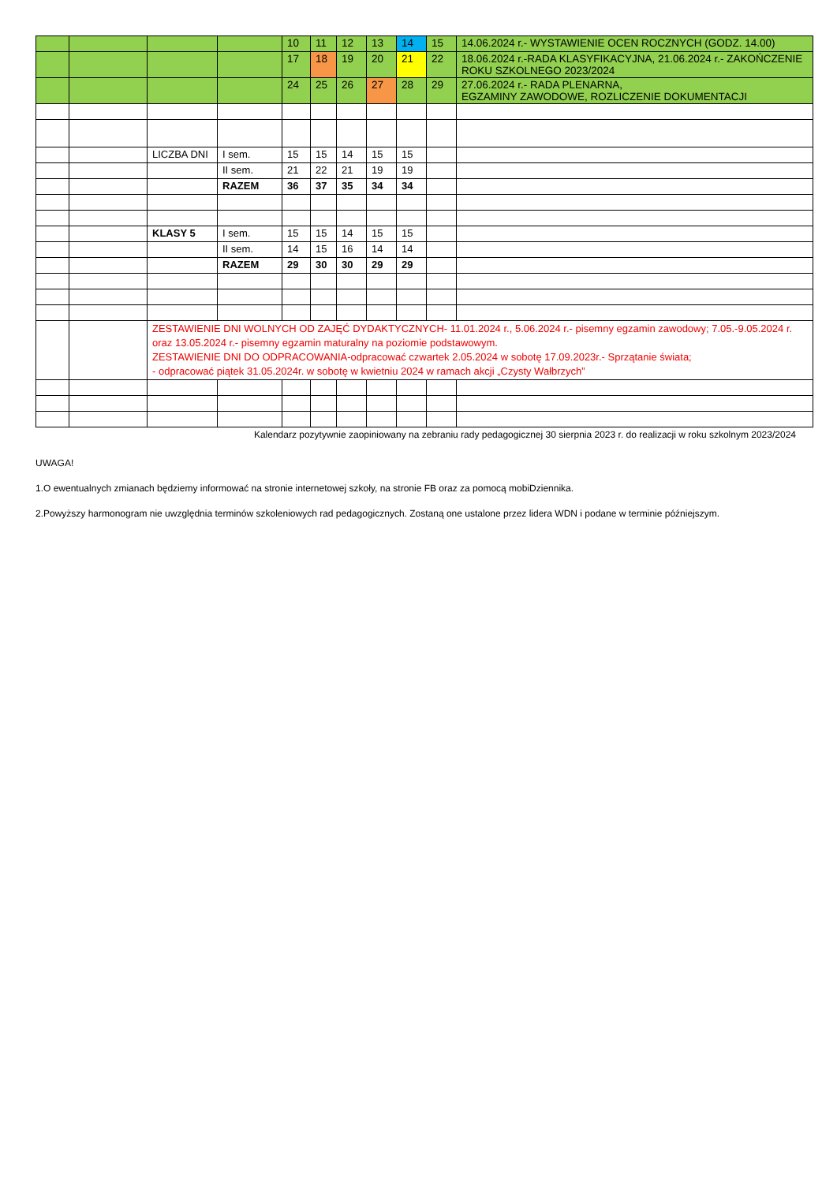| | | | | 10 | 11 | 12 | 13 | 14 | 15 | 14.06.2024 r.- WYSTAWIENIE OCEN ROCZNYCH (GODZ. 14.00) |
| | | | | 17 | 18 | 19 | 20 | 21 | 22 | 18.06.2024 r.-RADA KLASYFIKACYJNA, 21.06.2024 r.- ZAKOŃCZENIE ROKU SZKOLNEGO 2023/2024 |
| | | | | 24 | 25 | 26 | 27 | 28 | 29 | 27.06.2024 r.- RADA PLENARNA, EGZAMINY ZAWODOWE, ROZLICZENIE DOKUMENTACJI |
| | | LICZBA DNI | I sem. | 15 | 15 | 14 | 15 | 15 | | |
| | | | II sem. | 21 | 22 | 21 | 19 | 19 | | |
| | | | RAZEM | 36 | 37 | 35 | 34 | 34 | | |
| | | KLASY 5 | I sem. | 15 | 15 | 14 | 15 | 15 | | |
| | | | II sem. | 14 | 15 | 16 | 14 | 14 | | |
| | | | RAZEM | 29 | 30 | 30 | 29 | 29 | | |
| | | ZESTAWIENIE DNI WOLNYCH OD ZAJĘĆ DYDAKTYCZNYCH- 11.01.2024 r., 5.06.2024 r.- pisemny egzamin zawodowy; 7.05.-9.05.2024 r. oraz 13.05.2024 r.- pisemny egzamin maturalny na poziomie podstawowym. ZESTAWIENIE DNI DO ODPRACOWANIA-odpracować czwartek 2.05.2024 w sobotę 17.09.2023r.- Sprzątanie świata; - odpracować piątek 31.05.2024r. w sobotę w kwietniu 2024 w ramach akcji „Czysty Wałbrzych” | | | | | | | | |
Kalendarz pozytywnie zaopiniowany na zebraniu rady pedagogicznej 30 sierpnia 2023 r. do realizacji w roku szkolnym 2023/2024
UWAGA!
1.O ewentualnych zmianach będziemy informować na stronie internetowej szkoły, na stronie FB oraz za pomocą mobiDziennika.
2.Powyższy harmonogram nie uwzględnia terminów szkoleniowych rad pedagogicznych. Zostaną one ustalone przez lidera WDN i podane w terminie późniejszym.